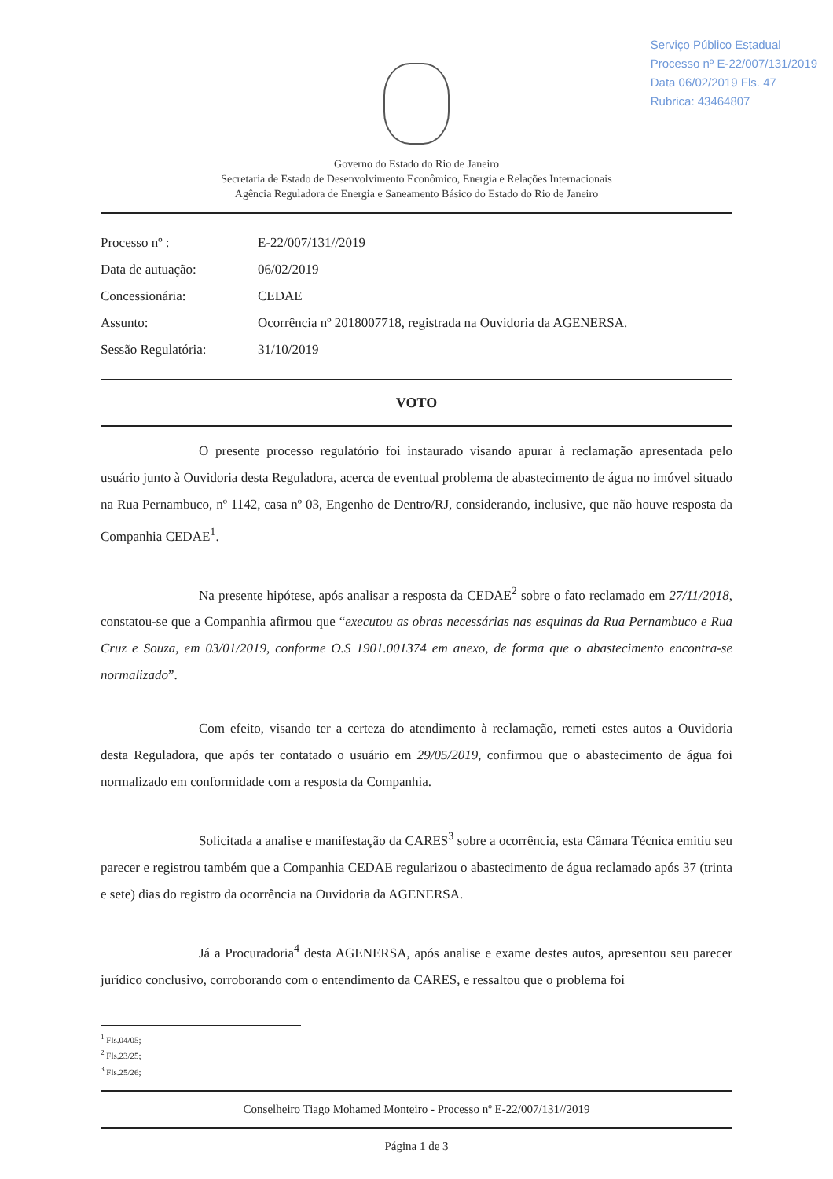Serviço Público Estadual
Processo nº E-22/007/131/2019
Data 06/02/2019 Fls. 47
Rubrica: 43464807
Governo do Estado do Rio de Janeiro
Secretaria de Estado de Desenvolvimento Econômico, Energia e Relações Internacionais
Agência Reguladora de Energia e Saneamento Básico do Estado do Rio de Janeiro
Processo nº :
E-22/007/131//2019
Data de autuação:
06/02/2019
Concessionária:
CEDAE
Assunto:
Ocorrência nº 2018007718, registrada na Ouvidoria da AGENERSA.
Sessão Regulatória:
31/10/2019
VOTO
O presente processo regulatório foi instaurado visando apurar à reclamação apresentada pelo usuário junto à Ouvidoria desta Reguladora, acerca de eventual problema de abastecimento de água no imóvel situado na Rua Pernambuco, nº 1142, casa nº 03, Engenho de Dentro/RJ, considerando, inclusive, que não houve resposta da Companhia CEDAE<sup>1</sup>.
Na presente hipótese, após analisar a resposta da CEDAE<sup>2</sup> sobre o fato reclamado em 27/11/2018, constatou-se que a Companhia afirmou que “executou as obras necessárias nas esquinas da Rua Pernambuco e Rua Cruz e Souza, em 03/01/2019, conforme O.S 1901.001374 em anexo, de forma que o abastecimento encontra-se normalizado”.
Com efeito, visando ter a certeza do atendimento à reclamação, remeti estes autos a Ouvidoria desta Reguladora, que após ter contatado o usuário em 29/05/2019, confirmou que o abastecimento de água foi normalizado em conformidade com a resposta da Companhia.
Solicitada a analise e manifestação da CARES<sup>3</sup> sobre a ocorrência, esta Câmara Técnica emitiu seu parecer e registrou também que a Companhia CEDAE regularizou o abastecimento de água reclamado após 37 (trinta e sete) dias do registro da ocorrência na Ouvidoria da AGENERSA.
Já a Procuradoria<sup>4</sup> desta AGENERSA, após analise e exame destes autos, apresentou seu parecer jurídico conclusivo, corroborando com o entendimento da CARES, e ressaltou que o problema foi
<sup>1</sup> Fls.04/05;
<sup>2</sup> Fls.23/25;
<sup>3</sup> Fls.25/26;
Conselheiro Tiago Mohamed Monteiro - Processo nº E-22/007/131//2019
Página 1 de 3